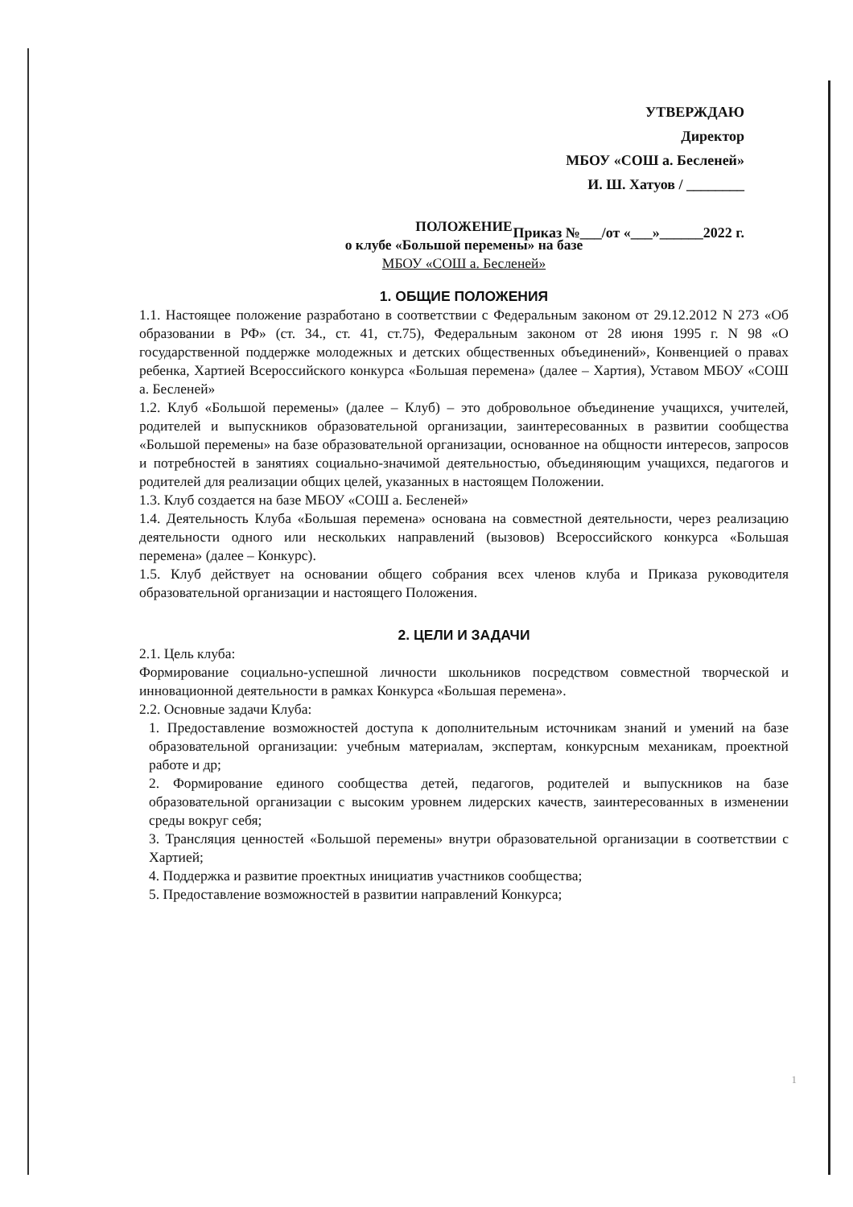УТВЕРЖДАЮ
Директор
МБОУ «СОШ а. Бесленей»
И. Ш. Хатуов / ________
Приказ №___/от «___»______2022 г.
ПОЛОЖЕНИЕ
о клубе «Большой перемены» на базе
МБОУ «СОШ а. Бесленей»
1. ОБЩИЕ ПОЛОЖЕНИЯ
1.1. Настоящее положение разработано в соответствии с Федеральным законом от 29.12.2012 N 273 «Об образовании в РФ» (ст. 34., ст. 41, ст.75), Федеральным законом от 28 июня 1995 г. N 98 «О государственной поддержке молодежных и детских общественных объединений», Конвенцией о правах ребенка, Хартией Всероссийского конкурса «Большая перемена» (далее – Хартия), Уставом МБОУ «СОШ а. Бесленей»
1.2. Клуб «Большой перемены» (далее – Клуб) – это добровольное объединение учащихся, учителей, родителей и выпускников образовательной организации, заинтересованных в развитии сообщества «Большой перемены» на базе образовательной организации, основанное на общности интересов, запросов и потребностей в занятиях социально-значимой деятельностью, объединяющим учащихся, педагогов и родителей для реализации общих целей, указанных в настоящем Положении.
1.3. Клуб создается на базе МБОУ «СОШ а. Бесленей»
1.4. Деятельность Клуба «Большая перемена» основана на совместной деятельности, через реализацию деятельности одного или нескольких направлений (вызовов) Всероссийского конкурса «Большая перемена» (далее – Конкурс).
1.5. Клуб действует на основании общего собрания всех членов клуба и Приказа руководителя образовательной организации и настоящего Положения.
2. ЦЕЛИ И ЗАДАЧИ
2.1. Цель клуба:
Формирование социально-успешной личности школьников посредством совместной творческой и инновационной деятельности в рамках Конкурса «Большая перемена».
2.2. Основные задачи Клуба:
1. Предоставление возможностей доступа к дополнительным источникам знаний и умений на базе образовательной организации: учебным материалам, экспертам, конкурсным механикам, проектной работе и др;
2. Формирование единого сообщества детей, педагогов, родителей и выпускников на базе образовательной организации с высоким уровнем лидерских качеств, заинтересованных в изменении среды вокруг себя;
3. Трансляция ценностей «Большой перемены» внутри образовательной организации в соответствии с Хартией;
4. Поддержка и развитие проектных инициатив участников сообщества;
5. Предоставление возможностей в развитии направлений Конкурса;
1